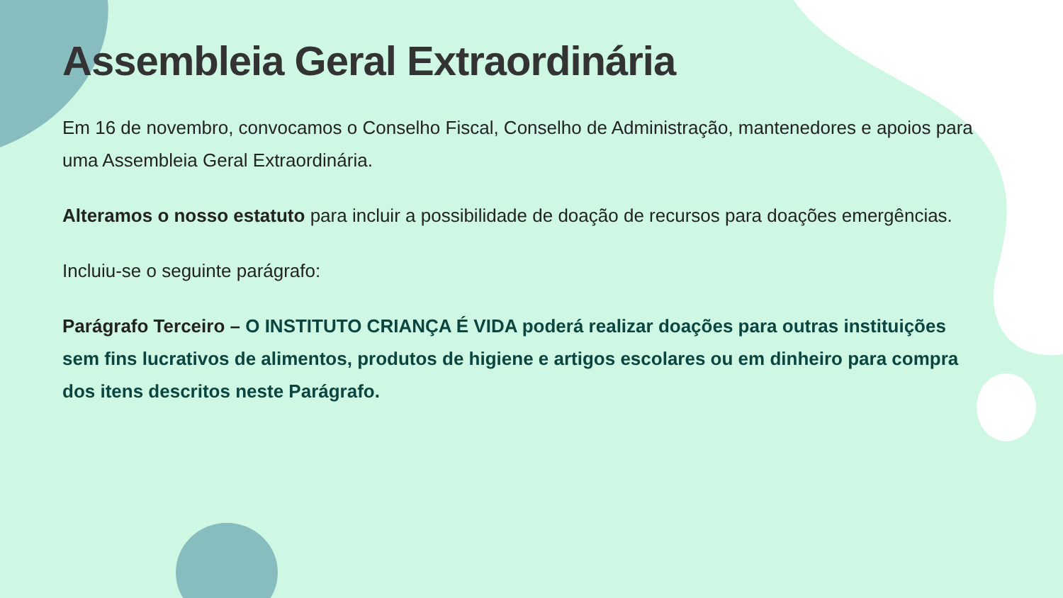Assembleia Geral Extraordinária
Em 16 de novembro, convocamos o Conselho Fiscal, Conselho de Administração, mantenedores e apoios para uma Assembleia Geral Extraordinária.
Alteramos o nosso estatuto para incluir a possibilidade de doação de recursos para doações emergências.
Incluiu-se o seguinte parágrafo:
Parágrafo Terceiro – O INSTITUTO CRIANÇA É VIDA poderá realizar doações para outras instituições sem fins lucrativos de alimentos, produtos de higiene e artigos escolares ou em dinheiro para compra dos itens descritos neste Parágrafo.